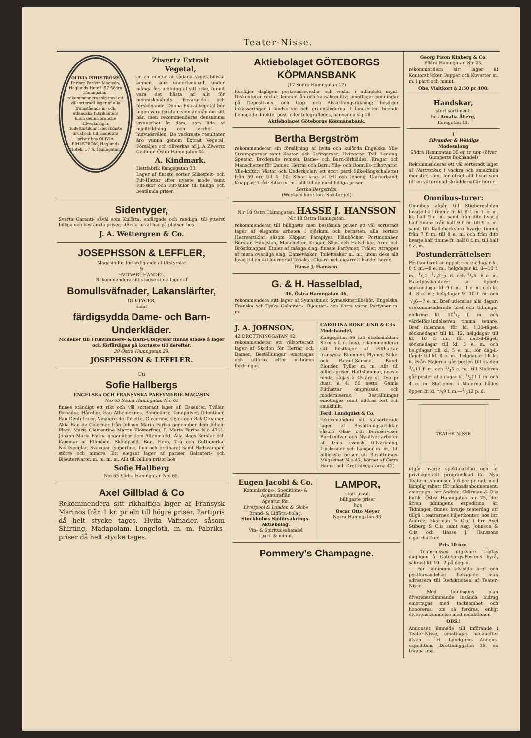Teater-Nisse.
OLIVIA PIHLSTRÖMS
Pariser Parfym-Magasin, Haglunds Hotell. 57 Södra Hamngatan, rekommenderar sig med ett välsorteradt lager af alla framstående in- och utländska fabrikanters inom denna branche tillverkningar. Toilettartiklar i det rikaste urval och till moderata priser hos OLIVIA PIHLSTRÖM, Haglunds Hotell, 57 S. Hamngatan.
Ziwertz Extrait Vegetal,
är en mixtur af sådana vegetabiliska ämnen, som undertecknad, under många års utöfning af sitt yrke, funnit vara det bästa af allt för menniskohårets bevarande och förskönande. Denna Extrai Vegetal bör ingen vara förutan, som är mån om sitt hår, men rekommenderas densamma isynnerhet åt dem, som lida af mjellbildning och torrhet i hufvudsvålen. De vackraste resultater äro vunna genom Extrait Vegetal. Försäljes och tillverkas af J. A Ziwertz Coiffeur. Östra Hamngatan 44.
A. Kindmark.
Hattfabrik Kungsgatan 33.
Lager af finaste sorter Silkesfelt- och Filt-Hattar efter nyaste mode samt Filt-skor och Filt-sulor till billiga och bestämda priser.
Sidentyger,
Svarta Garanti- såväl som Kulörta, enfärgade och randiga, till ytterst billiga och bestämda priser, största urval här på platsen hos
J. A. Wettergren & Co.
JOSEPHSSON & LEFFLER,
Magasin för förfärdigande af Utstyrslar
&
HVITVARUHANDEL,
Rekommendera sitt städse stora lager af
Bomullsväfnader, Lakanslärfter,
DUKTYGER,
samt
färdigsydda Dame- och Barn-Underkläder.
Modeller till Fruntimmers- & Barn-Utstyrslar finnas städse å lager och förfärdigas på kortaste tid derefter.
29 Östra Hamngatan 29.
JOSEPHSSON & LEFFLER.
Uti
Sofie Hallbergs
ENGELSKA OCH FRANSYSKA PARFYMERIE-MAGASIN
N:o 65 Södra Hamngatan N:o 65
finnes ständigt ett rikt och väl sorteradt lager af: Essencer, Tvålar, Pomador, Håroljor, Eau Athéniennes, Bandoliner, Tandpulver, Odontiner, Eau Dentefricer, Vinaigre de Toilette, Glycerine, Cold- och Rak-Creamer, Äkta Eau de Cologner från Johann Maria Farina gegenüber dem Jülich-Platz, Maria Clementine Martin Klosterfrau, F. Maria Farina N:o 4711, Johann Maria Farina gegenüber dem Altenmarkt. Alla slags Borstar och Kammar af Elfenben, Sköldpadd, Ben, Horn, Trä och Guttaperka, Nackspeglar, Svampar (superfina, fina och ordinära) samt Badsvampar, större och mindre. Ett elegant lager af pariser Galanteri- och Bijouterivaror, m. m. m. m. Allt till billiga priser hos
Sofie Hallberg
N:o 65 Södra Hamngatan N:o 65.
Axel Gillblad & Co
Rekommendera sitt rikhaltiga lager af Fransysk Merinos från 1 kr. pr aln till högre priser. Partipris då helt stycke tages. Hvita Väfnader, såsom Shirting, Madapolam, Longcloth, m. m. Fabriks-priser då helt stycke tages.
Aktiebolaget GÖTEBORGS KÖPMANSBANK
(17 Södra Hamngatan 17)
försäljer dagligen postremissvexlar och vexlar i utländskt mynt. Diskonterar vexlar; lemnar lån och kassakreditiv; emottager penningar på Depositions- och Upp- och Afskrifningsräkning; besörjer inkasseringar i landsorten och grannländerna. I landsorten boende behagade direkte, post- eller telegrafledes, hänvända sig till
Aktiebolaget Göteborgs Köpmansbank.
Bertha Bergström
rekommenderar sin försäljning af hvita och kulörda Engelska Ylle-Strumpgarner samt Kastor- och Sefirgarner; Hvitvaror: Tyll, Lenong, Spetsar, Broderade remsor, Dame- och Barn-förkläden, Kragar och Manschetter för Damer, Herrar och Barn; Ylle- och Bomulls-trikotvaror; Ylle-koftor; Västar och Underkjolar; ett stort parti Silke-längschaletter från 50 öre till 4: 50; Stuart-krus af tyll och lenong; Garnerband; Knappar; Tråd; Silke m. m., allt till de mest billiga priser.
Bertha Bergström,
(Wockats hus stora Salutorget)
N:r 18 Östra Hamngatan. HASSE J. HANSSON N:r 18 Östra Hamngatan.
rekommenderar till billigaste men bestämda priser ett väl sorteradt lager af eleganta arbeten i sjöskum och bernsten, alla sorters Herreartiklar, såsom Käppar, Paraplyer, Plånböcker, Portmonnäer, Borstar, Hängslen, Manchetter, Kragar, Slips och Halsdukar, Arm- och Bröstknappar, Etuier af många slag, finaste Parfymer, Tvåler, Atrapper af mera ovanliga slag, Dameväskor, Toilettsaker m. m.; utom dess allt hvad till en väl fournerad Tobaks-, Cigarr- och cigarrett-handel hörer.
Hasse J. Hansson.
G. & H. Hasselblad,
46, Östra Hamngatan 46,
rekommendera sitt lager af Symaskiner, Symaskinstillbehör, Engelska, Franska och Tyska Galanteri-, Bijouteri- och Korta varor, Parfymer m. m.
J. A. JOHNSON,
42 DROTTNINGGATAN 42,
rekommenderar ett välsorteradt lager af Skodon för Herrar och Damer. Beställningar emottagas och utföras efter nutidens fordringar.
CAROLINA BOKELUND & C:is Modehandel,
Kungsgatan 56 (uti Stadsmäklare Ströms f. d. hus), rekommenderar sitt höstlager af Filthattar, fransyska Blommor, Plymer, Silke- och Patent-Sammet, Band, Blonder, Tyller m. m. Allt till billiga priser. Hattstommar, nyaste mode, säljas à 45 öre st. D:o pr duss. à 4: 50 netto. Gamla Filthattar ompressas och moderniseras. Beställningar emottagas samt utföras fort och smakfullt.
Ferd. Lundquist & Co.
rekommendera sitt välsorterade lager af Bosättningsartiklar, såsom Glas- och Bordserviser, Bordknifvar och Nysilfver-arbeten af 1:ma svensk tillverkning, Ljuskronor och Lampor m. m., till billigaste priser uti Bosättnings-Magasinet N:o 42, hörnet af Östra Hamn- och Drottninggatorna 42.
Eugen Jacobi & Co.
Kommissions-, Speditions- & Agenturaffär.
Agentur för:
Liverpool & London & Globe
Brand- & Lifförs.-bolag.
Stockholms Sjöförsäkrings-Aktiebolag.
Vin- & Spirituosahandel
i parti & minut.
LAMPOR,
stort urval,
billigaste priser
hos
Oscar Otto Meyer
Norra Hamngatan 38.
Pommery's Champagne.
Georg P:son Kinberg & Co.
Södra Hamngatan N:r 23,
rekommendera sitt lager af Kontorsböcker, Papper och Kuverter m. m. i parti och minut.
Obs. Visitkort à 2:50 pr 100.
Handskar,
stort sortiment,
hos Amalia Åberg,
Korsgatan 13.
I
Silvander & Weidigs
Modesalong
Södra Hamngatan 35 en tr. upp (öfver Gumperts Bokhandel)
Rekommenderas ett väl sorteradt lager af Nattrockar, i vackra och smakfulla mönster, samt för öfrigt allt hvad som till en väl ordnad skrädderiaffär hörer.
Omnibus-turer:
Omnibus afgår till Stigbergsliden hvarje half timme fr. kl. 8 f. m. t. o. m. kl. half 9 e. m. samt från dito hvarje half timme från half 9 f. m. till 9 e. m. samt till Kallebäcksbro hvarje timme från 7 f. m. till 8 e. m. och från dito hvarje half timme fr. half 8 f. m. till half 9 e. m.
Postunderrättelser:
Postkontoret är öppet: söcknedagar kl. 8 f. m.—8 e. m.; helgdagar kl. 8—10 f. m., 1/21—1/22 p. d. och 1/25—6 e. m. Paketpostkontoret är öppet: söcknedagar kl. 9 f. m.—1 e. m. och kl. 4—8 e. m.; helgdagar 9—10 f. m. och 1/26—7 e. m. Bref utlemnas alla dagar: orekommenderade bref och tidningar omkring kl. 101/4 f. m. och värdeförsändelseren timma senare. Bref inlemnas: för kl. 1,30-tåget: söcknedagar till kl. 12, helgdagar till kl. 10 f. m.; för natt-il-tåget: söcknedagar till kl. 5 e. m. och helgdagar till kl. 5 e. m.; för dag-il-tåget: till kl. 8 e. m., helgdagar till kl. 6. Från Majorna går posten till staden 3/411 f. m. och 1/45 e. m.; till Majorna går posten alla dagar kl. 1/211 f. m. och 4 e. m. Stationen i Majorna hålles öppen fr. kl. 1/29 f. m.—1/212 p. d.
TEATER NISSE
utgår hvarje spektakeldag och är privilegieradt programblad för Nya Teatern. Annonser à 6 öre pr rad, med lämplig rabatt för månadsabonnement, emottaga i hrr Andrée, Skärman & C:is butik, Östra Hamngatan n:r 25, der äfven tidningens expedition är. Tidningen finnes hvarje teaterdag att tillgå i teatrarnes biljettkontor, hos hrr Andrée, Skärman & C:o, i hrr Axel Stiberg & C:is samt Aug. Johnson & C:is och Hasse J. Hanssons cigarrbutiker.
Pris 10 öre.
☞ Teaternisses utgifvare träffas dagligen å Göteborgs-Postens byrå, säkrast kl. 10—2 på dagen.
☞ För tidningen afsedda bref och postförsändelser behagade man adressera till Redaktionen af Teater-Nisse.
☞ Med tidningens plan öfverensstämmande insända bidrag emottagas med tacksamhet och honoreras, om så fordras, enligt öfverenskommelse med redaktionen
OBS.!
Annonser, ämnade till införande i Teater-Nisse, emottagas hädanefter äfven i H. Lundgrens Annons-expedition, Drottninggatan 35, en trappa upp.